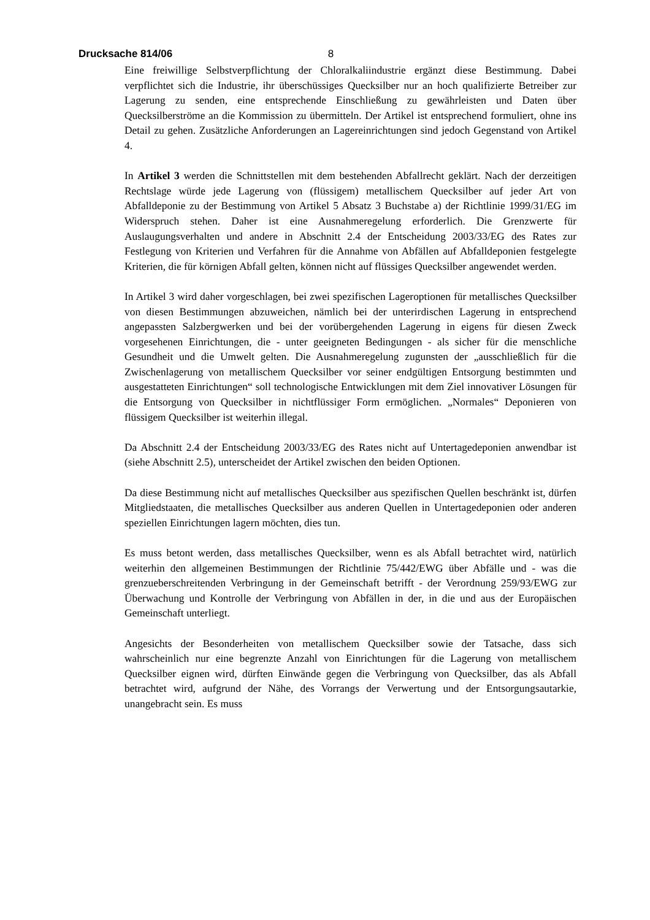Drucksache 814/06 8
Eine freiwillige Selbstverpflichtung der Chloralkaliindustrie ergänzt diese Bestimmung. Dabei verpflichtet sich die Industrie, ihr überschüssiges Quecksilber nur an hoch qualifizierte Betreiber zur Lagerung zu senden, eine entsprechende Einschließung zu gewährleisten und Daten über Quecksilberströme an die Kommission zu übermitteln. Der Artikel ist entsprechend formuliert, ohne ins Detail zu gehen. Zusätzliche Anforderungen an Lagereinrichtungen sind jedoch Gegenstand von Artikel 4.
In Artikel 3 werden die Schnittstellen mit dem bestehenden Abfallrecht geklärt. Nach der derzeitigen Rechtslage würde jede Lagerung von (flüssigem) metallischem Quecksilber auf jeder Art von Abfalldeponie zu der Bestimmung von Artikel 5 Absatz 3 Buchstabe a) der Richtlinie 1999/31/EG im Widerspruch stehen. Daher ist eine Ausnahmeregelung erforderlich. Die Grenzwerte für Auslaugungsverhalten und andere in Abschnitt 2.4 der Entscheidung 2003/33/EG des Rates zur Festlegung von Kriterien und Verfahren für die Annahme von Abfällen auf Abfalldeponien festgelegte Kriterien, die für körnigen Abfall gelten, können nicht auf flüssiges Quecksilber angewendet werden.
In Artikel 3 wird daher vorgeschlagen, bei zwei spezifischen Lageroptionen für metallisches Quecksilber von diesen Bestimmungen abzuweichen, nämlich bei der unterirdischen Lagerung in entsprechend angepassten Salzbergwerken und bei der vorübergehenden Lagerung in eigens für diesen Zweck vorgesehenen Einrichtungen, die - unter geeigneten Bedingungen - als sicher für die menschliche Gesundheit und die Umwelt gelten. Die Ausnahmeregelung zugunsten der „ausschließlich für die Zwischenlagerung von metallischem Quecksilber vor seiner endgültigen Entsorgung bestimmten und ausgestatteten Einrichtungen“ soll technologische Entwicklungen mit dem Ziel innovativer Lösungen für die Entsorgung von Quecksilber in nichtflüssiger Form ermöglichen. „Normales“ Deponieren von flüssigem Quecksilber ist weiterhin illegal.
Da Abschnitt 2.4 der Entscheidung 2003/33/EG des Rates nicht auf Untertagedeponien anwendbar ist (siehe Abschnitt 2.5), unterscheidet der Artikel zwischen den beiden Optionen.
Da diese Bestimmung nicht auf metallisches Quecksilber aus spezifischen Quellen beschränkt ist, dürfen Mitgliedstaaten, die metallisches Quecksilber aus anderen Quellen in Untertagedeponien oder anderen speziellen Einrichtungen lagern möchten, dies tun.
Es muss betont werden, dass metallisches Quecksilber, wenn es als Abfall betrachtet wird, natürlich weiterhin den allgemeinen Bestimmungen der Richtlinie 75/442/EWG über Abfälle und - was die grenzueberschreitenden Verbringung in der Gemeinschaft betrifft - der Verordnung 259/93/EWG zur Überwachung und Kontrolle der Verbringung von Abfällen in der, in die und aus der Europäischen Gemeinschaft unterliegt.
Angesichts der Besonderheiten von metallischem Quecksilber sowie der Tatsache, dass sich wahrscheinlich nur eine begrenzte Anzahl von Einrichtungen für die Lagerung von metallischem Quecksilber eignen wird, dürften Einwände gegen die Verbringung von Quecksilber, das als Abfall betrachtet wird, aufgrund der Nähe, des Vorrangs der Verwertung und der Entsorgungsautarkie, unangebracht sein. Es muss